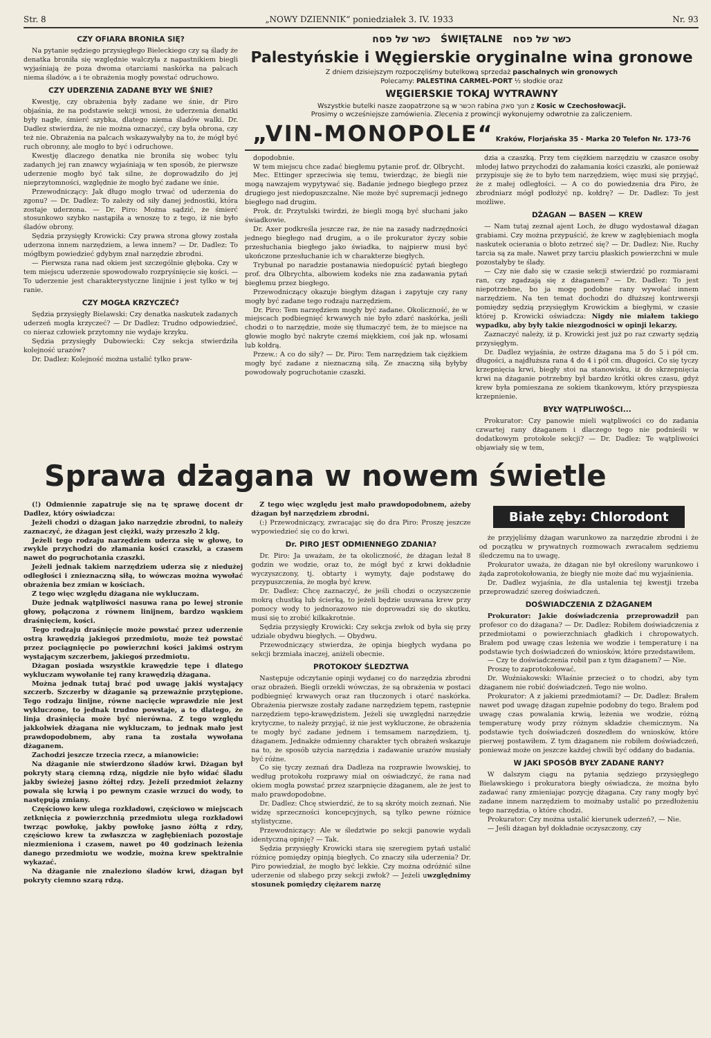Str. 8 „NOWY DZIENNIK“ poniedziałek 3. IV. 1933 Nr. 93
CZY OFIARA BRONIŁA SIĘ?
Na pytanie sędziego przysięgłego Bieleckiego czy są ślady że denatka broniła się względnie walczyła z napastnikiem biegli wyjaśniają że poza dwoma otarciami naskórka na palcach niema śladów, a i te obrażenia mogły powstać odruchowo.
CZY UDERZENIA ZADANE BYŁY WE ŚNIE?
Kwestję, czy obrażenia były zadane we śnie, dr Piro objaśnia, że na podstawie sekcji wnosi, że uderzenia denatki były nagłe, śmierć szybka, dlatego niema śladów walki. Dr. Dadlez stwierdza, że nie można oznaczyć, czy była obrona, czy też nie. Obrażenia na palcach wskazywałyby na to, że mógł być ruch obronny, ale mogło to być i odruchowe.
Kwestję dlaczego denatka nie broniła się wobec tylu zadanych jej ran znawcy wyjaśniają w ten sposób, że pierwsze uderzenie mogło być tak silne, że doprowadziło do jej nieprzytomności, względnie że mogło być zadane we śnie.
Przewodniczący: Jak długo mogło trwać od uderzenia do zgonu? — Dr. Dadlez: To zależy od siły danej jednostki, która zostaje uderzona. — Dr. Piro: Można sądzić, że śmierć stosunkowo szybko nastąpiła a wnoszę to z tego, iż nie było śladów obrony.
Sędzia przysięgły Krowicki: Czy prawa strona głowy została uderzona innem narzędziem, a lewa innem? — Dr. Dadlez: To mógłbym powiedzieć gdybym znał narzędzie zbrodni.
— Pierwsza rana nad okiem jest szczególnie głęboka. Czy w tem miejscu uderzenie spowodowało rozpryśnięcie się kości. — To uderzenie jest charakterystyczne linijnie i jest tylko w tej ranie.
CZY MOGŁA KRZYCZEĆ?
Sędzia przysięgły Bielawski: Czy denatka naskutek zadanych uderzeń mogła krzyczeć? — Dr Dadlez: Trudno odpowiedzieć, co nieraz człowiek przytomny nie wydaje krzyku.
Sędzia przysięgły Dubowiecki: Czy sekcja stwierdziła kolejność urazów?
Dr. Dadlez: Kolejność można ustalić tylko praw-
כשר של פסח ŚWIĘTALNE כשר של פסח
Palestyńskie i Węgierskie oryginalne wina gronowe
Z dniem dzisiejszym rozpoczęliśmy butelkową sprzedaż paschalnych win gronowych
Polecamy: PALESTINA CARMEL-PORT ½ słodkie oraz
WĘGIERSKIE TOKAJ WYTRAWNY
Wszystkie butelki nasze zaopatrzone są w הכשר rabina חנוך סאק z Kosic w Czechosłowacji.
Prosimy o wcześniejsze zamówienia. Zlecenia z prowincji wykonujemy odwrotnie za zaliczeniem.
„VIN-MONOPOLE“ Kraków, Florjańska 35 - Marka 20 Telefon Nr. 173-76
dopodobnie.
W tem miejscu chce zadać biegłemu pytanie prof. dr. Olbrycht.
Mec. Ettinger sprzeciwia się temu, twierdząc, że biegli nie mogą nawzajem wypytywać się. Badanie jednego biegłego przez drugiego jest niedopuszczalne. Nie może być supremacji jednego biegłego nad drugim.
Prok. dr. Przytulski twirdzi, że biegli mogą być słuchani jako świadkowie.
Dr. Axer podkreśla jeszcze raz, że nie na zasady nadrzędności jednego biegłego nad drugim, a o ile prokurator życzy sobie przesłuchania biegłego jako świadka, to najpierw musi być ukończone przesłuchanie ich w charakterze biegłych.
Trybunał po naradzie postanawia niedopuścić pytań biegłego prof. dra Olbrychta, albowiem kodeks nie zna zadawania pytań biegłemu przez biegłego.
Przewodniczący okazuje biegłym dżagan i zapytuje czy rany mogły być zadane tego rodzaju narzędziem.
Dr. Piro: Tem narzędziem mogły być zadane. Okoliczność, że w miejscach podbiegnięć krwawych nie było zdarć naskórka, jeśli chodzi o to narzędzie, może się tłumaczyć tem, że to miejsce na głowie mogło być nakryte czemś miękkiem, coś jak np. włosami lub kołdrą.
Przew.: A co do siły? — Dr. Piro: Tem narzędziem tak ciężkiem mogły być zadane z nieznaczną siłą. Ze znaczną siłą byłyby powodowały pogruchotanie czaszki.
dzia a czaszką. Przy tem ciężkiem narzędziu w czaszce osoby młodej łatwo przychodzi do załamania kości czaszki, ale ponieważ przypisuje się że to było tem narzędziem, więc musi się przyjąć, że z małej odległości. — A co do powiedzenia dra Piro, że zbrodniarz mógł podłożyć np. kołdrę? — Dr. Dadlez: To jest możliwe.
DŻAGAN — BASEN — KREW
— Nam tutaj zeznał ajent Loch, że długo wydostawał dżagan grabiami. Czy można przypuścić, że krew w zagłębieniach mogła naskutek ocierania o błoto zetrzeć się? — Dr. Dadlez: Nie. Ruchy tarcia są za małe. Nawet przy tarciu płaskich powierzchni w mule pozostałyby te ślady.
— Czy nie dało się w czasie sekcji stwierdzić po rozmiarami ran, czy zgadzają się z dżaganem? — Dr. Dadlez: To jest niepotrzebne, bo ja mogę podobne rany wywołać innem narzędziem. Na ten temat dochodzi do dłuższej kontrwersji pomiędzy sędzią przysięgłym Krowickim a biegłymi, w czasie której p. Krowicki oświadcza: Nigdy nie miałem takiego wypadku, aby były takie niezgodności w opinji lekarzy.
Zaznaczyć należy, iż p. Krowicki jest już po raz czwarty sędzią przysięgłym.
Dr. Dadlez wyjaśnia, że ostrze dżagana ma 5 do 5 i pół cm. długości, a najdłuższa rana 4 do 4 i pół cm. długości. Co się tyczy krzepnięcia krwi, biegły stoi na stanowisku, iż do skrzepnięcia krwi na dżaganie potrzebny był bardzo krótki okres czasu, gdyż krew była pomieszana ze sokiem tkankowym, który przyspiesza krzepnienie.
BYŁY WĄTPLIWOŚCI...
Prokurator: Czy panowie mieli wątpliwości co do zadania czwartej rany dżaganem i dlaczego tego nie podnieśli w dodatkowym protokole sekcji? — Dr. Dadlez: Te wątpliwości objawiały się w tem,
Sprawa dżagana w nowem świetle
(!) Odmiennie zapatruje się na tę sprawę docent dr Dadlez, który oświadcza:
Jeżeli chodzi o dżagan jako narzędzie zbrodni, to należy zaznaczyć, że dżagan jest ciężki, waży przeszło 2 klg.
Jeżeli tego rodzaju narzędziem uderza się w głowę, to zwykle przychodzi do złamania kości czaszki, a czasem nawet do pogruchotania czaszki.
Jeżeli jednak takiem narzędziem uderza się z niedużej odległości i znieznaczną siłą, to wówczas można wywołać obrażenia bez zmian w kościach.
Z tego więc względu dżagana nie wykluczam.
Duże jednak wątpliwości nasuwa rana po lewej stronie głowy, połączona z równem linijnem, bardzo wąskiem draśnięciem, kości.
Tego rodzaju draśnięcie może powstać przez uderzenie ostrą krawędzią jakiegoś przedmiotu, może też powstać przez pociągnięcie po powierzchni kości jakimś ostrym wystającym szczerbem, jakiegoś przedmiotu.
Dżagan posiada wszystkie krawędzie tępe i dlatego wykluczam wywołanie tej rany krawędzią dżagana.
Można jednak tutaj brać pod uwagę jakiś wystający szczerb. Szczerby w dżaganie są przeważnie przytępione. Tego rodzaju linijne, równe nacięcie wprawdzie nie jest wykluczone, to jednak trudno powstaje, a to dlatego, że linja draśnięcia może być nierówna. Z tego względu jakkolwiek dżagana nie wykluczam, to jednak mało jest prawdopodobnem, aby rana ta została wywołana dżaganem.
Zachodzi jeszcze trzecia rzecz, a mianowicie:
Na dżaganie nie stwierdzono śladów krwi. Dżagan był pokryty starą ciemną rdzą, nigdzie nie było widać śladu jakby świeżej jasno żółtej rdzy. Jeżeli przedmiot żelazny powala się krwią i po pewnym czasie wrzuci do wody, to następują zmiany.
Częściowo kew ulega rozkładowi, częściowo w miejscach zetknięcia z powierzchnią przedmiotu ulega rozkładowi twrząc powłokę, jakby powłokę jasno żółtą z rdzy, częściowo krew ta zwłaszcza w zagłębieniach pozostaje niezmieniona i czasem, nawet po 40 godzinach leżenia danego przedmiotu we wodzie, można krew spektralnie wykazać.
Na dżaganie nie znaleziono śladów krwi, dżagan był pokryty ciemno szarą rdzą.
Z tego więc względu jest mało prawdopodobnem, ażeby dżagan był narzędziem zbrodni.
(:) Przewodniczący, zwracając się do dra Piro: Proszę jeszcze wypowiedzieć się co do krwi.
Dr. PIRO JEST ODMIENNEGO ZDANIA?
Dr. Piro: Ja uważam, że ta okoliczność, że dżagan leżał 8 godzin we wodzie, oraz to, że mógł być z krwi dokładnie wyczyszczony, tj. obtarty i wymyty, daje podstawę do przypuszczenia, że mogła być krew.
Dr. Dadlez: Chcę zaznaczyć, że jeśli chodzi o oczyszczenie mokrą chustką lub ścierką, to jeżeli będzie usuwana krew przy pomocy wody to jednorazowo nie doprowadzi się do skutku, musi się to zrobić kilkakrotnie.
Sędzia przysięgły Krowicki: Czy sekcja zwłok od była się przy udziale obydwu biegłych. — Obydwu.
Przewodniczący stwierdza, że opinja biegłych wydana po sekcji brzmiała inaczej, aniżeli obecnie.
PROTOKOŁY ŚLEDZTWA
Następuje odczytanie opinji wydanej co do narzędzia zbrodni oraz obrażeń. Biegli orzekli wówczas, że są obrażenia w postaci podbiegnięć krwawych oraz ran tłuczonych i otarć naskórka. Obrażenia pierwsze zostały zadane narzędziem tępem, rastępnie narzędziem tępo-krawędzistem. Jeżeli się uwzględni narzędzie krytyczne, to należy przyjąć, iż nie jest wykluczone, że obrażenia te mogły być zadane jednem i temsamem narzędziem, tj. dżaganem. Jednakże odmienny charakter tych obrażeń wskazuje na to, że sposób użycia narzędzia i zadawanie urazów musiały być różne.
Co się tyczy zeznań dra Dadleza na rozprawie lwowskiej, to według protokołu rozprawy miał on oświadczyć, że rana nad okiem mogła powstać przez szarpnięcie dżaganem, ale że jest to mało prawdopodobne.
Dr. Dadlez: Chcę stwierdzić, że to są skróty moich zeznań. Nie widzę sprzeczności koncepcyjnych, są tylko pewne różnice stylistyczne.
Przewodniczący: Ale w śledztwie po sekcji panowie wydali identyczną opinję? — Tak.
Sędzia przysięgły Krowicki stara się szeregiem pytań ustalić różnicę pomiędzy opinją biegłych. Co znaczy siła uderzenia? Dr. Piro powiedział, że mogło być lekkie. Czy można odróżnić silne uderzenie od słabego przy sekcji zwłok? — Jeżeli uwzględnimy stosunek pomiędzy ciężarem narzę
Białe zęby: Chlorodont
że przyjęliśmy dżagan warunkowo za narzędzie zbrodni i że od początku w prywatnych rozmowach zwracałem sędziemu śledczemu na to uwagę.
Prokurator uważa, że dżagan nie był określony warunkowo i żąda zaprotokołowania, że biegły nie może dać mu wyjaśnienia.
Dr. Dadlez wyjaśnia, że dla ustalenia tej kwestji trzeba przeprowadzić szereg doświadczeń.
DOŚWIADCZENIA Z DŻAGANEM
Prokurator: Jakie doświadczenia przeprowadził pan profesor co do dżagana? — Dr. Dadlez: Robiłem doświadczenia z przedmiotami o powierzchniach gładkich i chropowatych. Brałem pod uwagę czas leżenia we wodzie i temperaturę i na podstawie tych doświadczeń do wniosków, które przedstawiłem.
— Czy te doświadczenia robił pan z tym dżaganem? — Nie.
Proszę to zaprotokołować.
Dr. Woźniakowski: Właśnie przecież o to chodzi, aby tym dżaganem nie robić doświadczeń. Tego nie wolno.
Prokurator: A z jakiemi przedmiotami? — Dr. Dadlez: Brałem nawet pod uwagę dżagan zupełnie podobny do tego. Brałem pod uwagę czas powalania krwią, leżenia we wodzie, różną temperaturę wody przy różnym składzie chemicznym. Na podstawie tych doświadczeń doszedłem do wniosków, które pierwej postawiłem. Z tym dżaganem nie robiłem doświadczeń, ponieważ może on jeszcze każdej chwili być oddany do badania.
W JAKI SPOSÓB BYŁY ZADANE RANY?
W dalszym ciągu na pytania sędziego przysięgłego Bielawskiego i prokuratora biegły oświadcza, że można było zadawać rany zmieniając pozycję dżagana. Czy rany mogły być zadane innem narzędziem to możnaby ustalić po przedłożeniu tego narzędzia, o które chodzi.
Prokurator: Czy można ustalić kierunek uderzeń?, — Nie.
— Jeśli dżagan był dokładnie oczyszczony, czy